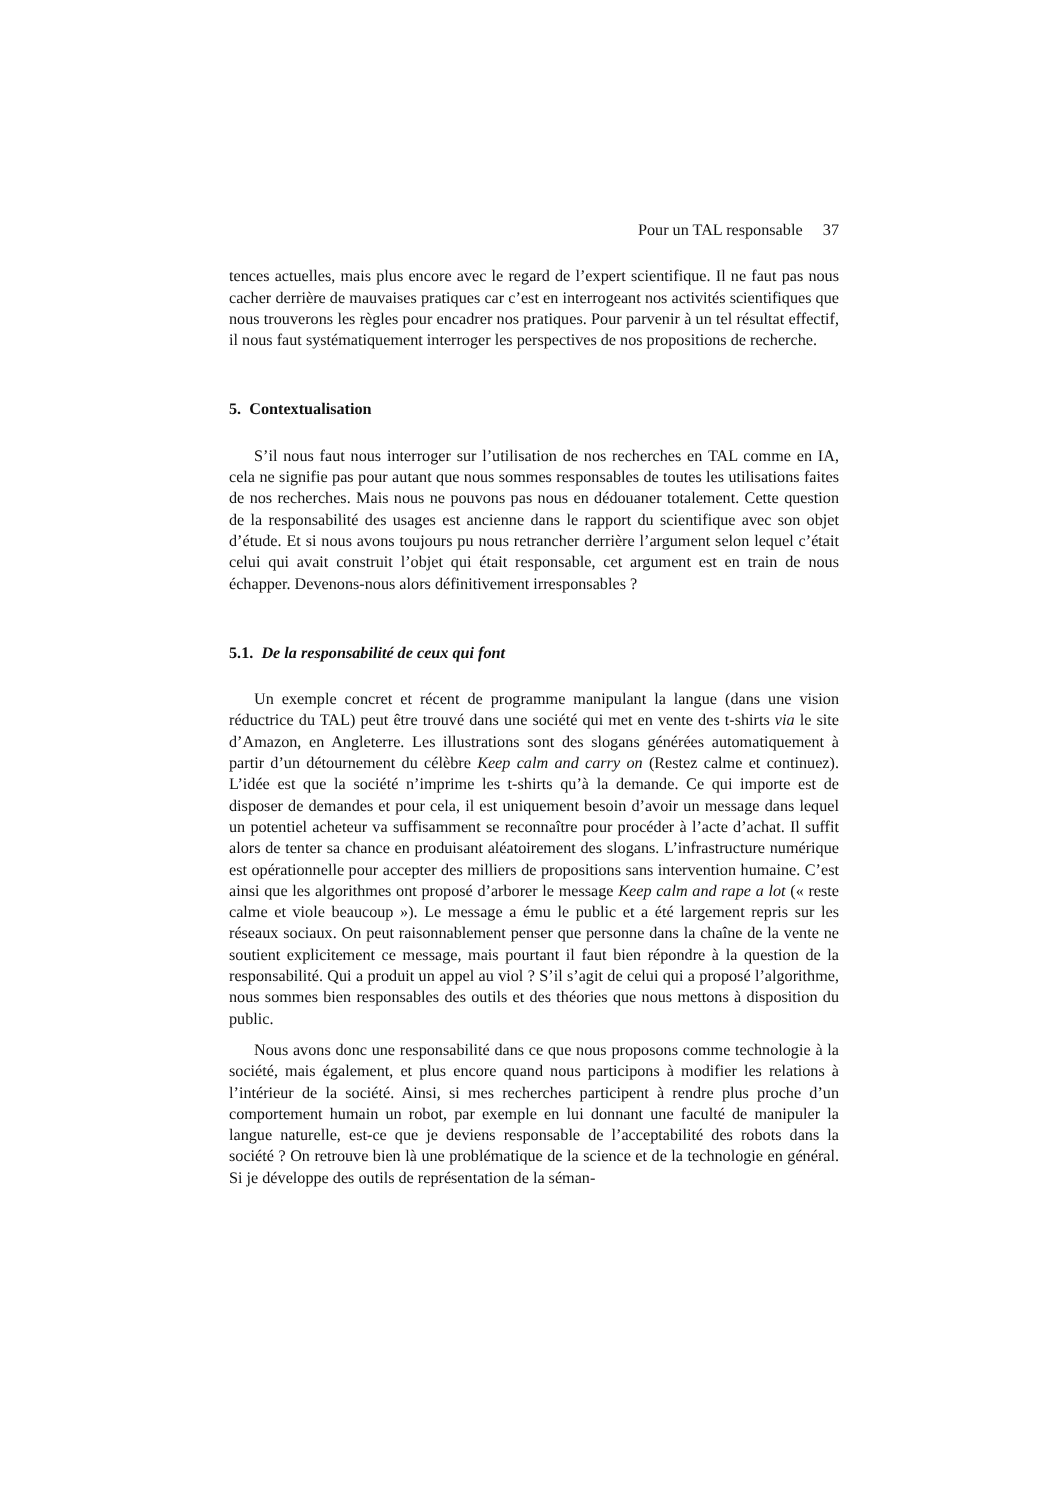Pour un TAL responsable 37
tences actuelles, mais plus encore avec le regard de l’expert scientifique. Il ne faut pas nous cacher derrière de mauvaises pratiques car c’est en interrogeant nos activités scientifiques que nous trouverons les règles pour encadrer nos pratiques. Pour parvenir à un tel résultat effectif, il nous faut systématiquement interroger les perspectives de nos propositions de recherche.
5. Contextualisation
S’il nous faut nous interroger sur l’utilisation de nos recherches en TAL comme en IA, cela ne signifie pas pour autant que nous sommes responsables de toutes les utilisations faites de nos recherches. Mais nous ne pouvons pas nous en dédouaner totalement. Cette question de la responsabilité des usages est ancienne dans le rapport du scientifique avec son objet d’étude. Et si nous avons toujours pu nous retrancher derrière l’argument selon lequel c’était celui qui avait construit l’objet qui était responsable, cet argument est en train de nous échapper. Devenons-nous alors définitivement irresponsables ?
5.1. De la responsabilité de ceux qui font
Un exemple concret et récent de programme manipulant la langue (dans une vision réductrice du TAL) peut être trouvé dans une société qui met en vente des t-shirts via le site d’Amazon, en Angleterre. Les illustrations sont des slogans générées automatiquement à partir d’un détournement du célèbre Keep calm and carry on (Restez calme et continuez). L’idée est que la société n’imprime les t-shirts qu’à la demande. Ce qui importe est de disposer de demandes et pour cela, il est uniquement besoin d’avoir un message dans lequel un potentiel acheteur va suffisamment se reconnaître pour procéder à l’acte d’achat. Il suffit alors de tenter sa chance en produisant aléatoirement des slogans. L’infrastructure numérique est opérationnelle pour accepter des milliers de propositions sans intervention humaine. C’est ainsi que les algorithmes ont proposé d’arborer le message Keep calm and rape a lot (« reste calme et viole beaucoup »). Le message a ému le public et a été largement repris sur les réseaux sociaux. On peut raisonnablement penser que personne dans la chaîne de la vente ne soutient explicitement ce message, mais pourtant il faut bien répondre à la question de la responsabilité. Qui a produit un appel au viol ? S’il s’agit de celui qui a proposé l’algorithme, nous sommes bien responsables des outils et des théories que nous mettons à disposition du public.
Nous avons donc une responsabilité dans ce que nous proposons comme technologie à la société, mais également, et plus encore quand nous participons à modifier les relations à l’intérieur de la société. Ainsi, si mes recherches participent à rendre plus proche d’un comportement humain un robot, par exemple en lui donnant une faculté de manipuler la langue naturelle, est-ce que je deviens responsable de l’acceptabilité des robots dans la société ? On retrouve bien là une problématique de la science et de la technologie en général. Si je développe des outils de représentation de la séman-